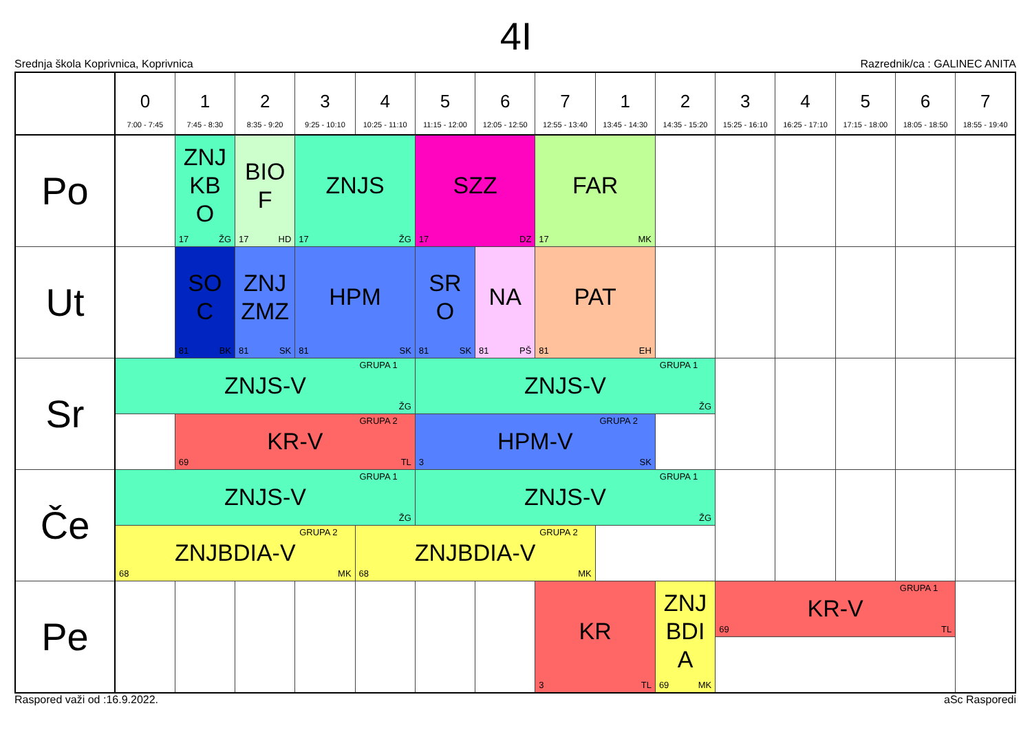4I
Srednja škola Koprivnica, Koprivnica Razrednik/ca : GALINEC ANITA
| | 0 7:00 - 7:45 | 1 7:45 - 8:30 | 2 8:35 - 9:20 | 3 9:25 - 10:10 | 4 10:25 - 11:10 | 5 11:15 - 12:00 | 6 12:05 - 12:50 | 7 12:55 - 13:40 | 1 13:45 - 14:30 | 2 14:35 - 15:20 | 3 15:25 - 16:10 | 4 16:25 - 17:10 | 5 17:15 - 18:00 | 6 18:05 - 18:50 | 7 18:55 - 19:40 |
| --- | --- | --- | --- | --- | --- | --- | --- | --- | --- | --- | --- | --- | --- | --- | --- |
| Po | | ZNJ KB O 17 ŽG | BIO F 17 HD | ZNJS 17 ŽG | | SZZ 17 DZ | | FAR 17 MK | | | | | | | |
| Ut | | SO C 81 BK | ZNJ ZMZ 81 SK | HPM 81 SK | | SR O 81 SK | NA 81 PŠ | PAT 81 EH | | | | | | | |
| Sr | GRUPA 1 ZNJS-V ŽG | | | | | GRUPA 1 ZNJS-V ŽG | | | | | | | | | |
| | | GRUPA 2 KR-V 69 TL | | | | GRUPA 2 HPM-V 3 SK | | | | | | | | | |
| Če | GRUPA 1 ZNJS-V ŽG | | | | | GRUPA 1 ZNJS-V ŽG | | | | | | | | | |
| | GRUPA 2 ZNJBDIA-V 68 MK | | | | GRUPA 2 ZNJBDIA-V 68 MK | | | | | | | | | | |
| Pe | | | | | | | | KR 3 TL | | ZNJ BDI A 69 MK | GRUPA 1 KR-V 69 TL | | | | |
Raspored važi od :16.9.2022. aSc Rasporedi